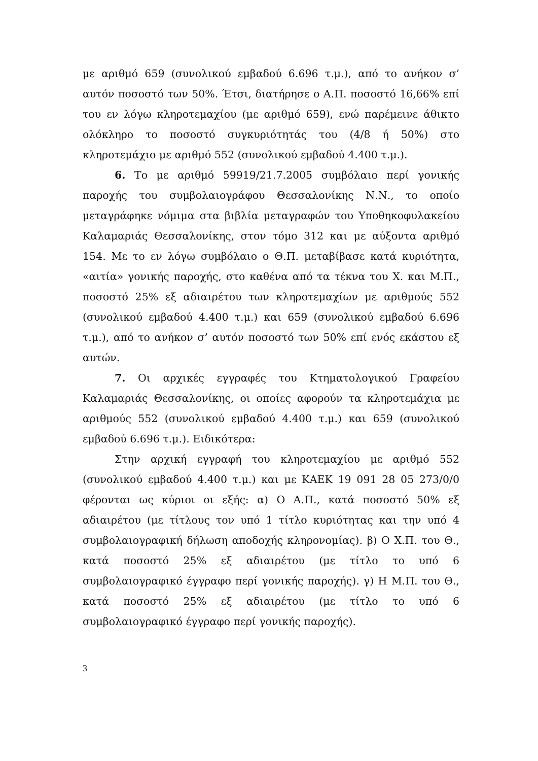με αριθμό 659 (συνολικού εμβαδού 6.696 τ.μ.), από το ανήκον σ’ αυτόν ποσοστό των 50%. Έτσι, διατήρησε ο Α.Π. ποσοστό 16,66% επί του εν λόγω κληροτεμαχίου (με αριθμό 659), ενώ παρέμεινε άθικτο ολόκληρο το ποσοστό συγκυριότητάς του (4/8 ή 50%) στο κληροτεμάχιο με αριθμό 552 (συνολικού εμβαδού 4.400 τ.μ.).
6. Το με αριθμό 59919/21.7.2005 συμβόλαιο περί γονικής παροχής του συμβολαιογράφου Θεσσαλονίκης Ν.Ν., το οποίο μεταγράφηκε νόμιμα στα βιβλία μεταγραφών του Υποθηκοφυλακείου Καλαμαριάς Θεσσαλονίκης, στον τόμο 312 και με αύξοντα αριθμό 154. Με το εν λόγω συμβόλαιο ο Θ.Π. μεταβίβασε κατά κυριότητα, «αιτία» γονικής παροχής, στο καθένα από τα τέκνα του Χ. και Μ.Π., ποσοστό 25% εξ αδιαιρέτου των κληροτεμαχίων με αριθμούς 552 (συνολικού εμβαδού 4.400 τ.μ.) και 659 (συνολικού εμβαδού 6.696 τ.μ.), από το ανήκον σ’ αυτόν ποσοστό των 50% επί ενός εκάστου εξ αυτών.
7. Οι αρχικές εγγραφές του Κτηματολογικού Γραφείου Καλαμαριάς Θεσσαλονίκης, οι οποίες αφορούν τα κληροτεμάχια με αριθμούς 552 (συνολικού εμβαδού 4.400 τ.μ.) και 659 (συνολικού εμβαδού 6.696 τ.μ.). Ειδικότερα:
Στην αρχική εγγραφή του κληροτεμαχίου με αριθμό 552 (συνολικού εμβαδού 4.400 τ.μ.) και με ΚΑΕΚ 19 091 28 05 273/0/0 φέρονται ως κύριοι οι εξής: α) Ο Α.Π., κατά ποσοστό 50% εξ αδιαιρέτου (με τίτλους τον υπό 1 τίτλο κυριότητας και την υπό 4 συμβολαιογραφική δήλωση αποδοχής κληρονομίας). β) Ο Χ.Π. του Θ., κατά ποσοστό 25% εξ αδιαιρέτου (με τίτλο το υπό 6 συμβολαιογραφικό έγγραφο περί γονικής παροχής). γ) Η Μ.Π. του Θ., κατά ποσοστό 25% εξ αδιαιρέτου (με τίτλο το υπό 6 συμβολαιογραφικό έγγραφο περί γονικής παροχής).
3